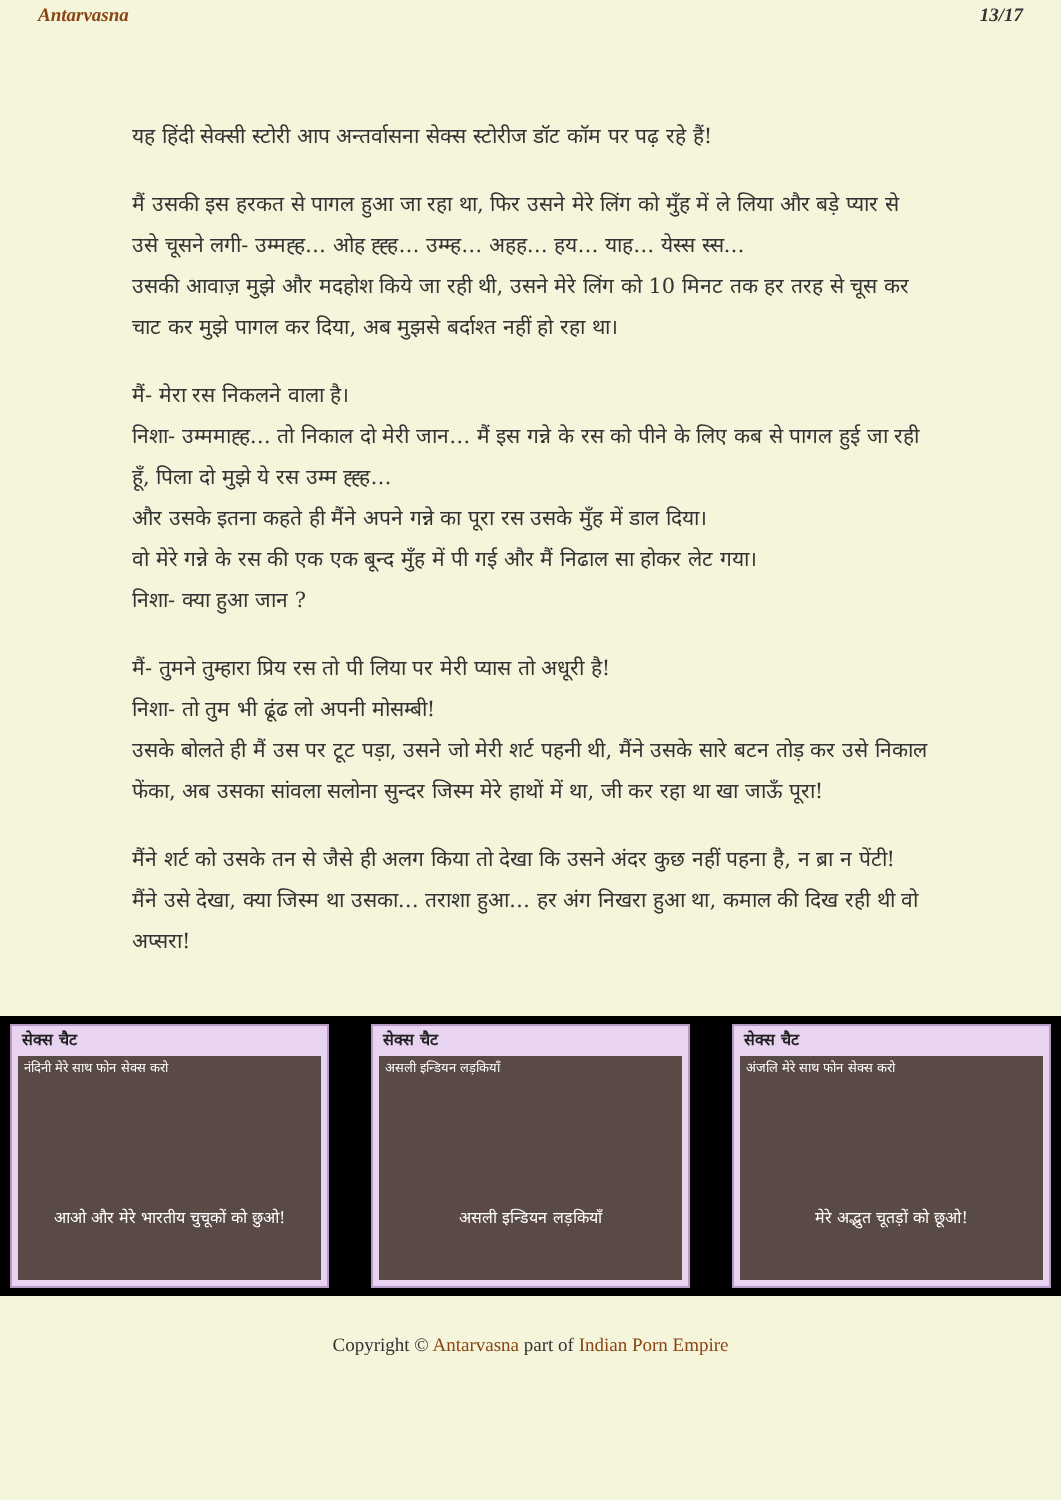Antarvasna 13/17
यह हिंदी सेक्सी स्टोरी आप अन्तर्वासना सेक्स स्टोरीज डॉट कॉम पर पढ़ रहे हैं!
मैं उसकी इस हरकत से पागल हुआ जा रहा था, फिर उसने मेरे लिंग को मुँह में ले लिया और बड़े प्यार से उसे चूसने लगी- उम्मह्ह… ओह ह्ह्ह… उम्म्ह… अहह… हय… याह… येस्स स्स…
उसकी आवाज़ मुझे और मदहोश किये जा रही थी, उसने मेरे लिंग को 10 मिनट तक हर तरह से चूस कर चाट कर मुझे पागल कर दिया, अब मुझसे बर्दाश्त नहीं हो रहा था।
मैं- मेरा रस निकलने वाला है।
निशा- उम्ममाह्ह… तो निकाल दो मेरी जान… मैं इस गन्ने के रस को पीने के लिए कब से पागल हुई जा रही हूँ, पिला दो मुझे ये रस उम्म ह्ह्ह…
और उसके इतना कहते ही मैंने अपने गन्ने का पूरा रस उसके मुँह में डाल दिया।
वो मेरे गन्ने के रस की एक एक बून्द मुँह में पी गई और मैं निढाल सा होकर लेट गया।
निशा- क्या हुआ जान ?
मैं- तुमने तुम्हारा प्रिय रस तो पी लिया पर मेरी प्यास तो अधूरी है!
निशा- तो तुम भी ढूंढ लो अपनी मोसम्बी!
उसके बोलते ही मैं उस पर टूट पड़ा, उसने जो मेरी शर्ट पहनी थी, मैंने उसके सारे बटन तोड़ कर उसे निकाल फेंका, अब उसका सांवला सलोना सुन्दर जिस्म मेरे हाथों में था, जी कर रहा था खा जाऊँ पूरा!
मैंने शर्ट को उसके तन से जैसे ही अलग किया तो देखा कि उसने अंदर कुछ नहीं पहना है, न ब्रा न पेंटी!
मैंने उसे देखा, क्या जिस्म था उसका… तराशा हुआ… हर अंग निखरा हुआ था, कमाल की दिख रही थी वो अप्सरा!
सेक्स चैट
नंदिनी मेरे साथ फोन सेक्स करो
आओ और मेरे भारतीय चुचूकों को छुओ!
सेक्स चैट
असली इन्डियन लड़कियाँ
असली इन्डियन लड़कियाँ
सेक्स चैट
अंजलि मेरे साथ फोन सेक्स करो
मेरे अद्भुत चूतड़ों को छूओ!
Copyright © Antarvasna part of Indian Porn Empire